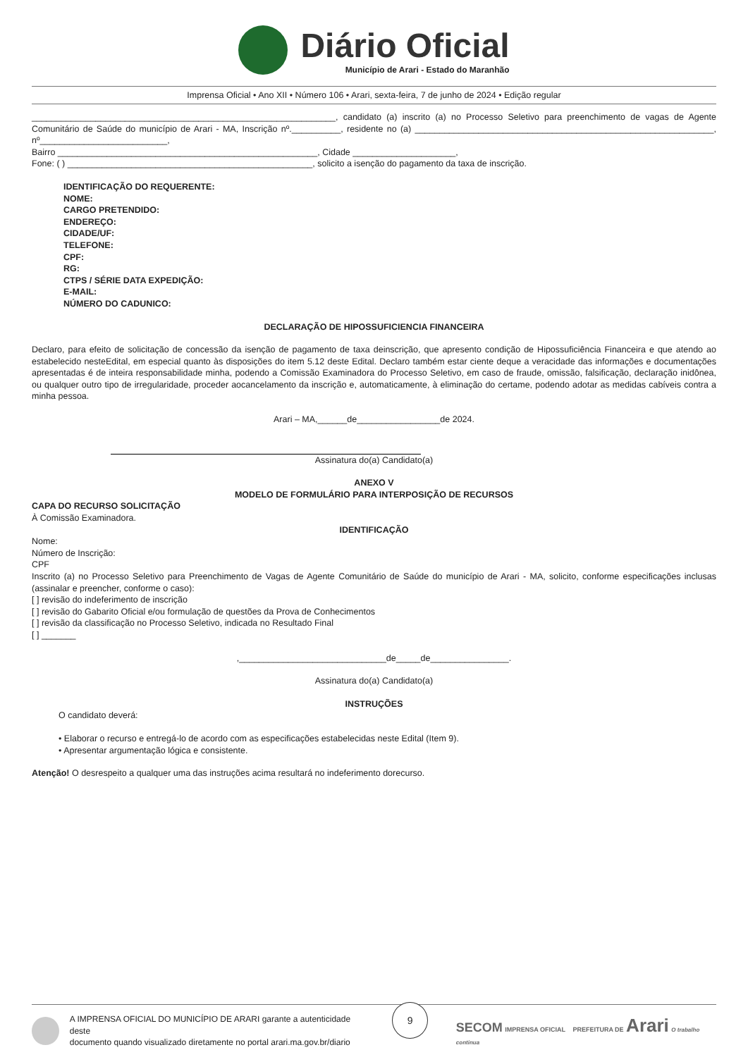Diário Oficial
Município de Arari - Estado do Maranhão
Imprensa Oficial • Ano XII • Número 106 • Arari, sexta-feira, 7 de junho de 2024 • Edição regular
______________________________________________________________, candidato (a) inscrito (a) no Processo Seletivo para preenchimento de vagas de Agente Comunitário de Saúde do município de Arari - MA, Inscrição nº.__________, residente no (a) _____________________________________________________________, nº__________________________,
Bairro _____________________________________________________, Cidade _____________________,
Fone: ( ) __________________________________________________, solicito a isenção do pagamento da taxa de inscrição.
IDENTIFICAÇÃO DO REQUERENTE:
NOME:
CARGO PRETENDIDO:
ENDEREÇO:
CIDADE/UF:
TELEFONE:
CPF:
RG:
CTPS / SÉRIE DATA EXPEDIÇÃO:
E-MAIL:
NÚMERO DO CADUNICO:
DECLARAÇÃO DE HIPOSSUFICIENCIA FINANCEIRA
Declaro, para efeito de solicitação de concessão da isenção de pagamento de taxa deinscrição, que apresento condição de Hipossuficiência Financeira e que atendo ao estabelecido nesteEdital, em especial quanto às disposições do item 5.12 deste Edital. Declaro também estar ciente deque a veracidade das informações e documentações apresentadas é de inteira responsabilidade minha, podendo a Comissão Examinadora do Processo Seletivo, em caso de fraude, omissão, falsificação, declaração inidônea, ou qualquer outro tipo de irregularidade, proceder aocancelamento da inscrição e, automaticamente, à eliminação do certame, podendo adotar as medidas cabíveis contra a minha pessoa.
Arari – MA,______de_________________de 2024.
Assinatura do(a) Candidato(a)
ANEXO V
MODELO DE FORMULÁRIO PARA INTERPOSIÇÃO DE RECURSOS
CAPA DO RECURSO SOLICITAÇÃO
À Comissão Examinadora.
IDENTIFICAÇÃO
Nome:
Número de Inscrição:
CPF
Inscrito (a) no Processo Seletivo para Preenchimento de Vagas de Agente Comunitário de Saúde do município de Arari - MA, solicito, conforme especificações inclusas (assinalar e preencher, conforme o caso):
[ ] revisão do indeferimento de inscrição
[ ] revisão do Gabarito Oficial e/ou formulação de questões da Prova de Conhecimentos
[ ] revisão da classificação no Processo Seletivo, indicada no Resultado Final
[ ] _______
,______________________________de_____de________________.
Assinatura do(a) Candidato(a)
INSTRUÇÕES
O candidato deverá:
• Elaborar o recurso e entregá-lo de acordo com as especificações estabelecidas neste Edital (Item 9).
• Apresentar argumentação lógica e consistente.
Atenção! O desrespeito a qualquer uma das instruções acima resultará no indeferimento dorecurso.
A IMPRENSA OFICIAL DO MUNICÍPIO DE ARARI garante a autenticidade deste
documento quando visualizado diretamente no portal arari.ma.gov.br/diario
9
SECOM IMPRENSA OFICIAL PREFEITURA DE Arari O trabalho continua